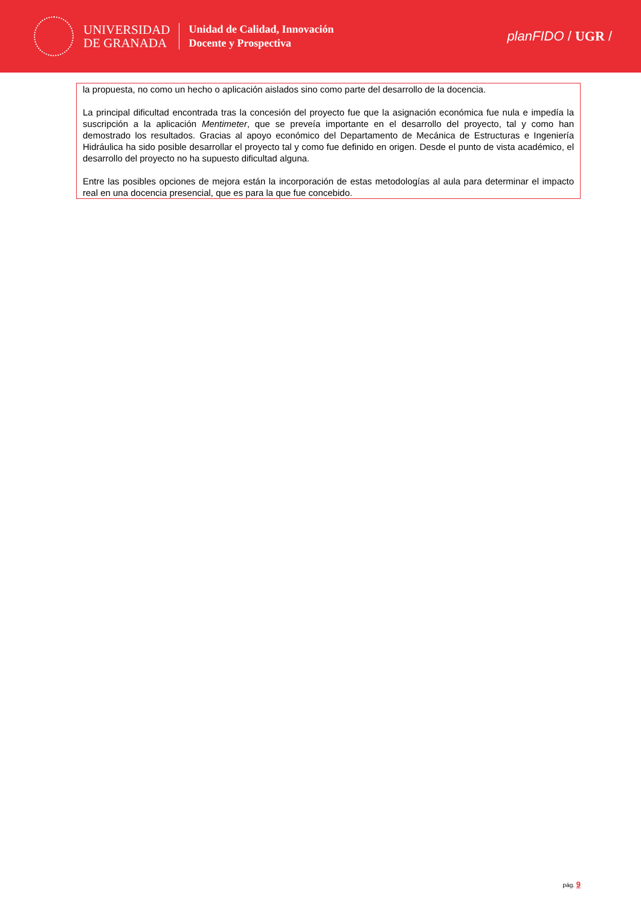UNIVERSIDAD
DE GRANADA
Unidad de Calidad, Innovación
Docente y Prospectiva
planFIDO / UGR /
la propuesta, no como un hecho o aplicación aislados sino como parte del desarrollo de la docencia.
La principal dificultad encontrada tras la concesión del proyecto fue que la asignación económica fue nula e impedía la suscripción a la aplicación Mentimeter, que se preveía importante en el desarrollo del proyecto, tal y como han demostrado los resultados. Gracias al apoyo económico del Departamento de Mecánica de Estructuras e Ingeniería Hidráulica ha sido posible desarrollar el proyecto tal y como fue definido en origen. Desde el punto de vista académico, el desarrollo del proyecto no ha supuesto dificultad alguna.
Entre las posibles opciones de mejora están la incorporación de estas metodologías al aula para determinar el impacto real en una docencia presencial, que es para la que fue concebido.
pág. 9